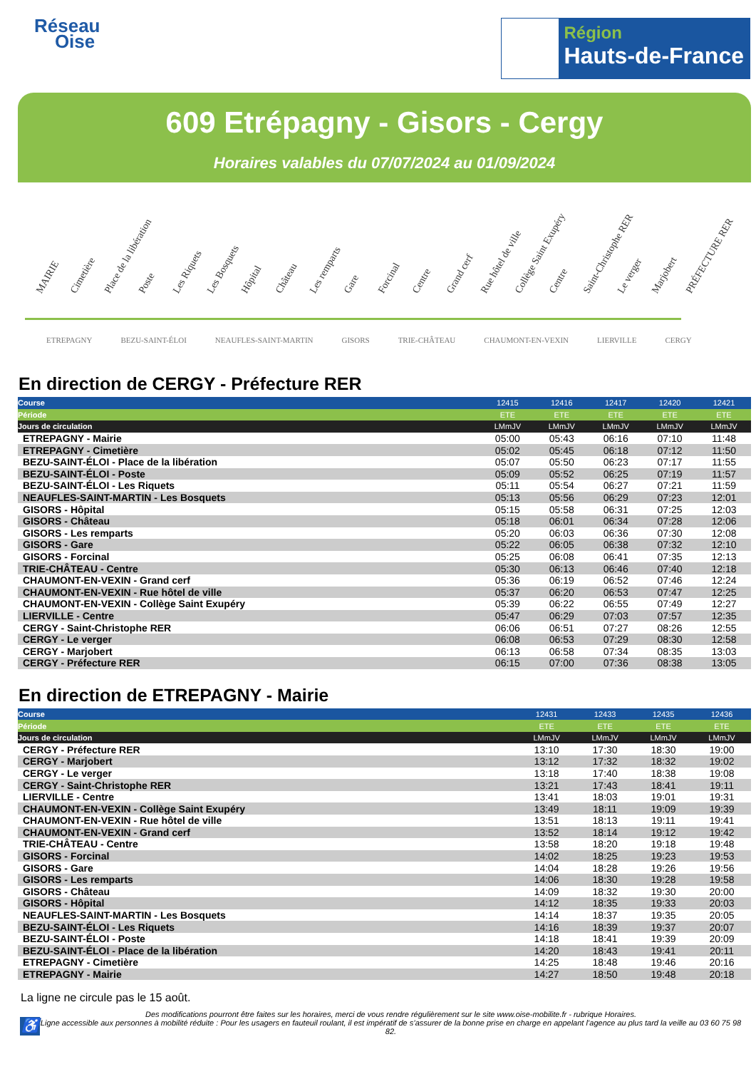Réseau
Oise
Région
Hauts-de-France
609 Etrépagny - Gisors - Cergy
Horaires valables du 07/07/2024 au 01/09/2024
MAIRIE Cimetière Place de la libération Poste Les Riquets Les Bosquets Hôpital Château Les remparts Gare Forcinal Centre Grand cerf Rue hôtel de ville Collège Saint Exupéry Centre Saint-Christophe RER Le verger Marjobert PRÉFECTURE RER
ETREPAGNY BEZU-SAINT-ÉLOI NEAUFLES-SAINT-MARTIN GISORS TRIE-CHÂTEAU CHAUMONT-EN-VEXIN LIERVILLE CERGY
En direction de CERGY - Préfecture RER
| Course | 12415 | 12416 | 12417 | 12420 | 12421 |
| --- | --- | --- | --- | --- | --- |
| Période | ETE | ETE | ETE | ETE | ETE |
| Jours de circulation | LMmJV | LMmJV | LMmJV | LMmJV | LMmJV |
| ETREPAGNY - Mairie | 05:00 | 05:43 | 06:16 | 07:10 | 11:48 |
| ETREPAGNY - Cimetière | 05:02 | 05:45 | 06:18 | 07:12 | 11:50 |
| BEZU-SAINT-ÉLOI - Place de la libération | 05:07 | 05:50 | 06:23 | 07:17 | 11:55 |
| BEZU-SAINT-ÉLOI - Poste | 05:09 | 05:52 | 06:25 | 07:19 | 11:57 |
| BEZU-SAINT-ÉLOI - Les Riquets | 05:11 | 05:54 | 06:27 | 07:21 | 11:59 |
| NEAUFLES-SAINT-MARTIN - Les Bosquets | 05:13 | 05:56 | 06:29 | 07:23 | 12:01 |
| GISORS - Hôpital | 05:15 | 05:58 | 06:31 | 07:25 | 12:03 |
| GISORS - Château | 05:18 | 06:01 | 06:34 | 07:28 | 12:06 |
| GISORS - Les remparts | 05:20 | 06:03 | 06:36 | 07:30 | 12:08 |
| GISORS - Gare | 05:22 | 06:05 | 06:38 | 07:32 | 12:10 |
| GISORS - Forcinal | 05:25 | 06:08 | 06:41 | 07:35 | 12:13 |
| TRIE-CHÂTEAU - Centre | 05:30 | 06:13 | 06:46 | 07:40 | 12:18 |
| CHAUMONT-EN-VEXIN - Grand cerf | 05:36 | 06:19 | 06:52 | 07:46 | 12:24 |
| CHAUMONT-EN-VEXIN - Rue hôtel de ville | 05:37 | 06:20 | 06:53 | 07:47 | 12:25 |
| CHAUMONT-EN-VEXIN - Collège Saint Exupéry | 05:39 | 06:22 | 06:55 | 07:49 | 12:27 |
| LIERVILLE - Centre | 05:47 | 06:29 | 07:03 | 07:57 | 12:35 |
| CERGY - Saint-Christophe RER | 06:06 | 06:51 | 07:27 | 08:26 | 12:55 |
| CERGY - Le verger | 06:08 | 06:53 | 07:29 | 08:30 | 12:58 |
| CERGY - Marjobert | 06:13 | 06:58 | 07:34 | 08:35 | 13:03 |
| CERGY - Préfecture RER | 06:15 | 07:00 | 07:36 | 08:38 | 13:05 |
En direction de ETREPAGNY - Mairie
| Course | 12431 | 12433 | 12435 | 12436 |
| --- | --- | --- | --- | --- |
| Période | ETE | ETE | ETE | ETE |
| Jours de circulation | LMmJV | LMmJV | LMmJV | LMmJV |
| CERGY - Préfecture RER | 13:10 | 17:30 | 18:30 | 19:00 |
| CERGY - Marjobert | 13:12 | 17:32 | 18:32 | 19:02 |
| CERGY - Le verger | 13:18 | 17:40 | 18:38 | 19:08 |
| CERGY - Saint-Christophe RER | 13:21 | 17:43 | 18:41 | 19:11 |
| LIERVILLE - Centre | 13:41 | 18:03 | 19:01 | 19:31 |
| CHAUMONT-EN-VEXIN - Collège Saint Exupéry | 13:49 | 18:11 | 19:09 | 19:39 |
| CHAUMONT-EN-VEXIN - Rue hôtel de ville | 13:51 | 18:13 | 19:11 | 19:41 |
| CHAUMONT-EN-VEXIN - Grand cerf | 13:52 | 18:14 | 19:12 | 19:42 |
| TRIE-CHÂTEAU - Centre | 13:58 | 18:20 | 19:18 | 19:48 |
| GISORS - Forcinal | 14:02 | 18:25 | 19:23 | 19:53 |
| GISORS - Gare | 14:04 | 18:28 | 19:26 | 19:56 |
| GISORS - Les remparts | 14:06 | 18:30 | 19:28 | 19:58 |
| GISORS - Château | 14:09 | 18:32 | 19:30 | 20:00 |
| GISORS - Hôpital | 14:12 | 18:35 | 19:33 | 20:03 |
| NEAUFLES-SAINT-MARTIN - Les Bosquets | 14:14 | 18:37 | 19:35 | 20:05 |
| BEZU-SAINT-ÉLOI - Les Riquets | 14:16 | 18:39 | 19:37 | 20:07 |
| BEZU-SAINT-ÉLOI - Poste | 14:18 | 18:41 | 19:39 | 20:09 |
| BEZU-SAINT-ÉLOI - Place de la libération | 14:20 | 18:43 | 19:41 | 20:11 |
| ETREPAGNY - Cimetière | 14:25 | 18:48 | 19:46 | 20:16 |
| ETREPAGNY - Mairie | 14:27 | 18:50 | 19:48 | 20:18 |
La ligne ne circule pas le 15 août.
♿
Des modifications pourront être faites sur les horaires, merci de vous rendre régulièrement sur le site www.oise-mobilite.fr - rubrique Horaires.
Ligne accessible aux personnes à mobilité réduite : Pour les usagers en fauteuil roulant, il est impératif de s’assurer de la bonne prise en charge en appelant l’agence au plus tard la veille au 03 60 75 98 82.